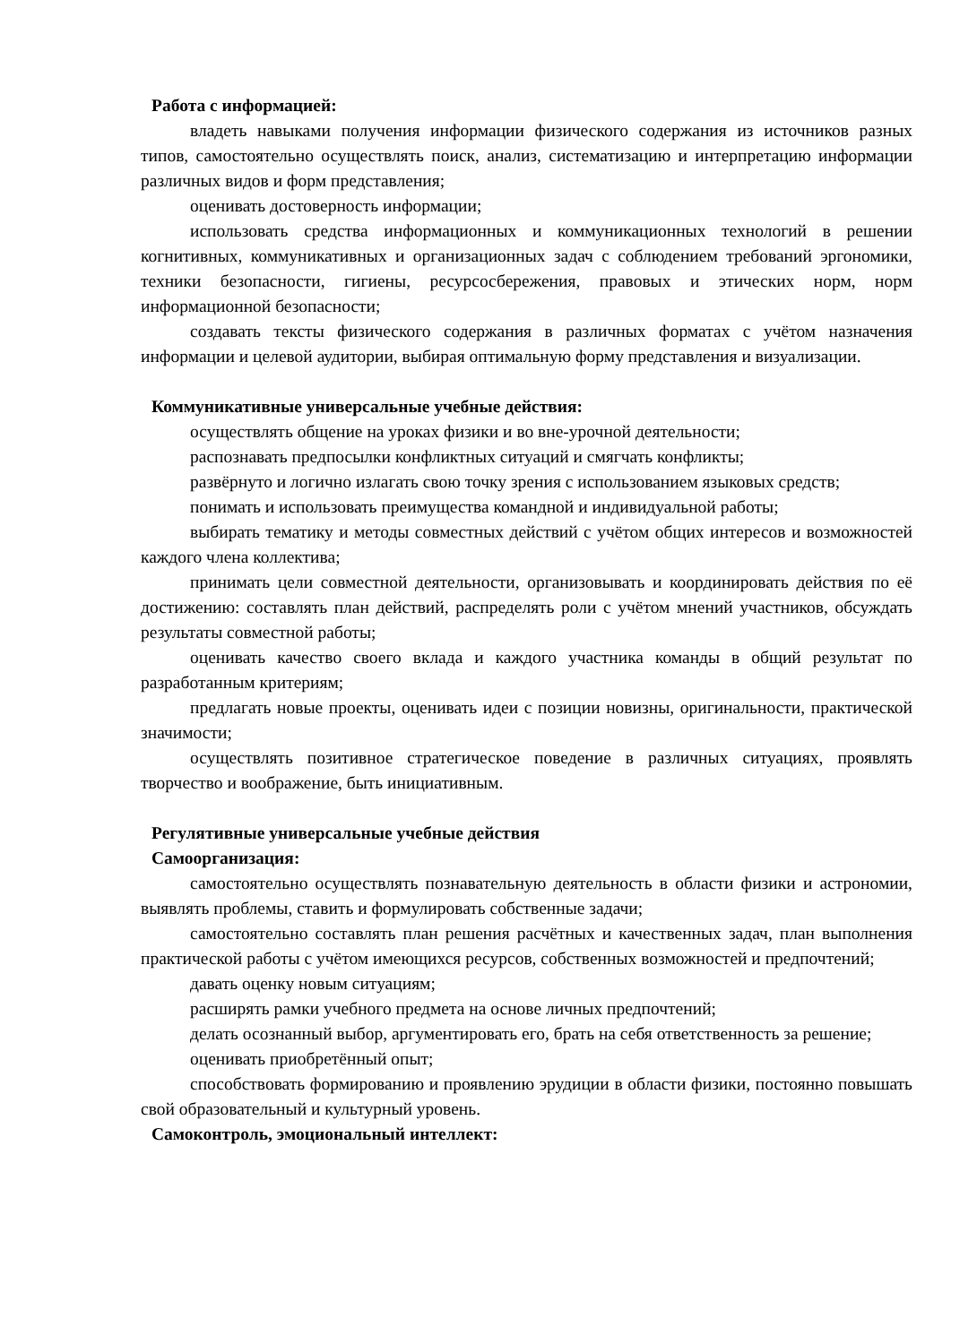Работа с информацией:
владеть навыками получения информации физического содержания из источников разных типов, самостоятельно осуществлять поиск, анализ, систематизацию и интерпретацию информации различных видов и форм представления;
оценивать достоверность информации;
использовать средства информационных и коммуникационных технологий в решении когнитивных, коммуникативных и организационных задач с соблюдением требований эргономики, техники безопасности, гигиены, ресурсосбережения, правовых и этических норм, норм информационной безопасности;
создавать тексты физического содержания в различных форматах с учётом назначения информации и целевой аудитории, выбирая оптимальную форму представления и визуализации.
Коммуникативные универсальные учебные действия:
осуществлять общение на уроках физики и во вне-урочной деятельности;
распознавать предпосылки конфликтных ситуаций и смягчать конфликты;
развёрнуто и логично излагать свою точку зрения с использованием языковых средств;
понимать и использовать преимущества командной и индивидуальной работы;
выбирать тематику и методы совместных действий с учётом общих интересов и возможностей каждого члена коллектива;
принимать цели совместной деятельности, организовывать и координировать действия по её достижению: составлять план действий, распределять роли с учётом мнений участников, обсуждать результаты совместной работы;
оценивать качество своего вклада и каждого участника команды в общий результат по разработанным критериям;
предлагать новые проекты, оценивать идеи с позиции новизны, оригинальности, практической значимости;
осуществлять позитивное стратегическое поведение в различных ситуациях, проявлять творчество и воображение, быть инициативным.
Регулятивные универсальные учебные действия
Самоорганизация:
самостоятельно осуществлять познавательную деятельность в области физики и астрономии, выявлять проблемы, ставить и формулировать собственные задачи;
самостоятельно составлять план решения расчётных и качественных задач, план выполнения практической работы с учётом имеющихся ресурсов, собственных возможностей и предпочтений;
давать оценку новым ситуациям;
расширять рамки учебного предмета на основе личных предпочтений;
делать осознанный выбор, аргументировать его, брать на себя ответственность за решение;
оценивать приобретённый опыт;
способствовать формированию и проявлению эрудиции в области физики, постоянно повышать свой образовательный и культурный уровень.
Самоконтроль, эмоциональный интеллект: